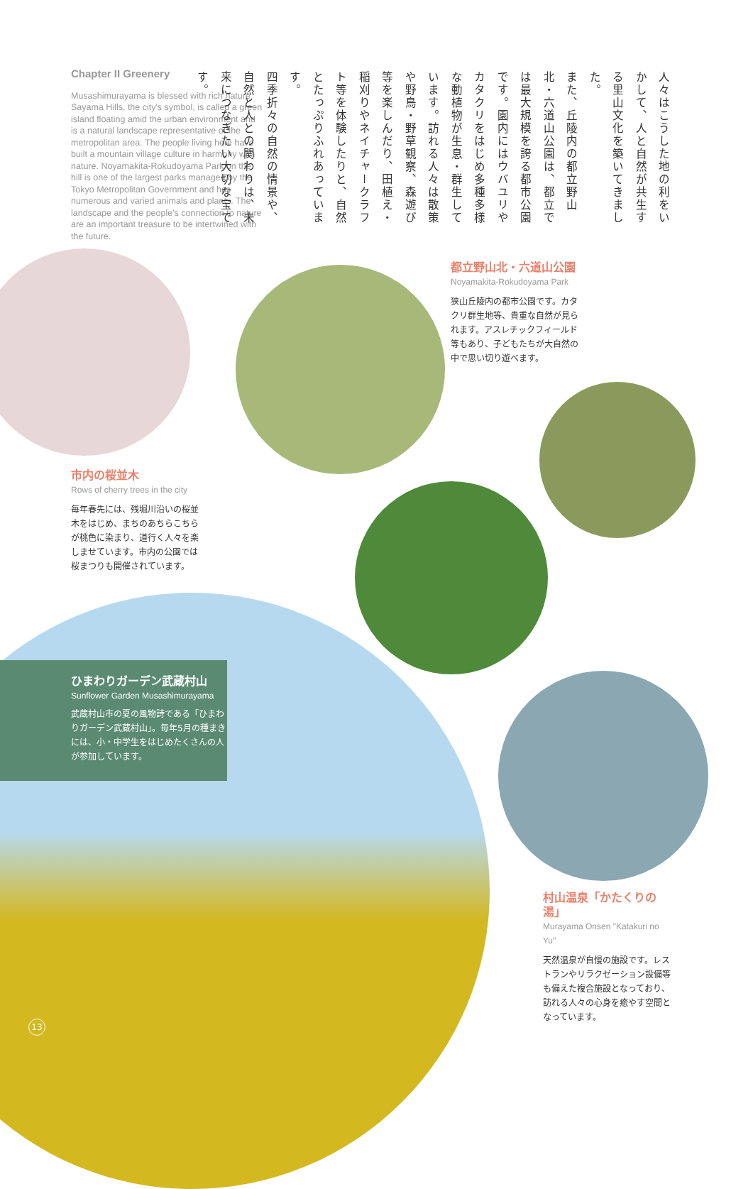Chapter II Greenery
Musashimurayama is blessed with rich nature. Sayama Hills, the city's symbol, is called a green island floating amid the urban environment and is a natural landscape representative of the metropolitan area. The people living here have built a mountain village culture in harmony with nature. Noyamakita-Rokudoyama Park on the hill is one of the largest parks managed by the Tokyo Metropolitan Government and has numerous and varied animals and plants. The landscape and the people's connection to nature are an important treasure to be intertwined with the future.
人々はこうした地の利をいかして、人と自然が共生する里山文化を築いてきました。
また、丘陵内の都立野山北・六道山公園は、都立では最大規模を誇る都市公園です。園内にはウバユリやカタクリをはじめ多種多様な動植物が生息・群生しています。訪れる人々は散策や野鳥・野草観察、森遊び等を楽しんだり、田植え・稲刈りやネイチャークラフト等を体験したりと、自然とたっぷりふれあっています。
四季折々の自然の情景や、自然と人との関わりは、未来につなぎたい大切な宝です。
都立野山北・六道山公園
Noyamakita-Rokudoyama Park
狭山丘陵内の都市公園です。カタクリ群生地等、貴重な自然が見られます。アスレチックフィールド等もあり、子どもたちが大自然の中で思い切り遊べます。
市内の桜並木
Rows of cherry trees in the city
毎年春先には、残堀川沿いの桜並木をはじめ、まちのあちらこちらが桃色に染まり、道行く人々を楽しませています。市内の公園では桜まつりも開催されています。
ひまわりガーデン武蔵村山
Sunflower Garden Musashimurayama
武蔵村山市の夏の風物詩である「ひまわりガーデン武蔵村山」。毎年5月の種まきには、小・中学生をはじめたくさんの人が参加しています。
村山温泉「かたくりの湯」
Murayama Onsen "Katakuri no Yu"
天然温泉が自慢の施設です。レストランやリラクゼーション設備等も備えた複合施設となっており、訪れる人々の心身を癒やす空間となっています。
13